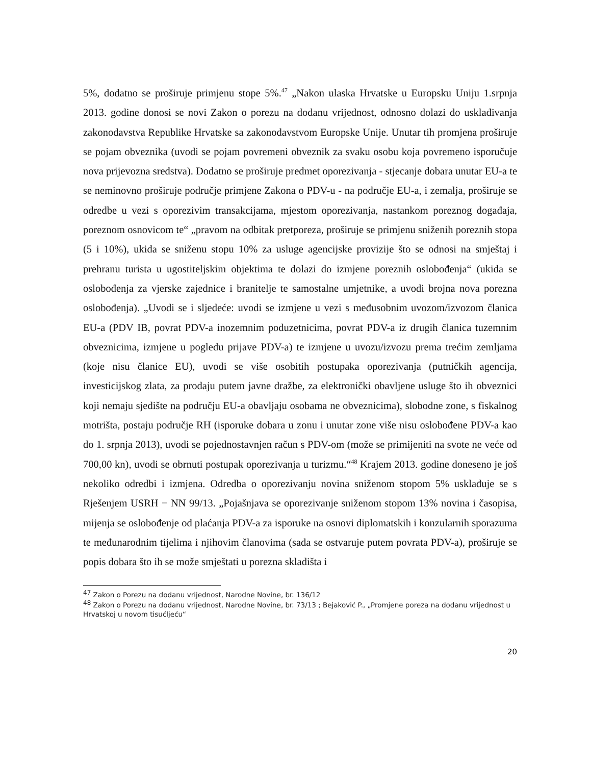5%, dodatno se proširuje primjenu stope 5%.<sup>47</sup> „Nakon ulaska Hrvatske u Europsku Uniju 1.srpnja 2013. godine donosi se novi Zakon o porezu na dodanu vrijednost, odnosno dolazi do usklađivanja zakonodavstva Republike Hrvatske sa zakonodavstvom Europske Unije. Unutar tih promjena proširuje se pojam obveznika (uvodi se pojam povremeni obveznik za svaku osobu koja povremeno isporučuje nova prijevozna sredstva). Dodatno se proširuje predmet oporezivanja - stjecanje dobara unutar EU-a te se neminovno proširuje područje primjene Zakona o PDV-u - na područje EU-a, i zemalja, proširuje se odredbe u vezi s oporezivim transakcijama, mjestom oporezivanja, nastankom poreznog događaja, poreznom osnovicom te“ „pravom na odbitak pretporeza, proširuje se primjenu sniženih poreznih stopa (5 i 10%), ukida se sniženu stopu 10% za usluge agencijske provizije što se odnosi na smještaj i prehranu turista u ugostiteljskim objektima te dolazi do izmjene poreznih oslobođenja“ (ukida se oslobođenja za vjerske zajednice i branitelje te samostalne umjetnike, a uvodi brojna nova porezna oslobođenja). „Uvodi se i sljedeće: uvodi se izmjene u vezi s međusobnim uvozom/izvozom članica EU-a (PDV IB, povrat PDV-a inozemnim poduzetnicima, povrat PDV-a iz drugih članica tuzemnim obveznicima, izmjene u pogledu prijave PDV-a) te izmjene u uvozu/izvozu prema trećim zemljama (koje nisu članice EU), uvodi se više osobitih postupaka oporezivanja (putničkih agencija, investicijskog zlata, za prodaju putem javne dražbe, za elektronički obavljene usluge što ih obveznici koji nemaju sjedište na području EU-a obavljaju osobama ne obveznicima), slobodne zone, s fiskalnog motrišta, postaju područje RH (isporuke dobara u zonu i unutar zone više nisu oslobođene PDV-a kao do 1. srpnja 2013), uvodi se pojednostavnjen račun s PDV-om (može se primijeniti na svote ne veće od 700,00 kn), uvodi se obrnuti postupak oporezivanja u turizmu.“<sup>48</sup> Krajem 2013. godine doneseno je još nekoliko odredbi i izmjena. Odredba o oporezivanju novina sniženom stopom 5% usklađuje se s Rješenjem USRH − NN 99/13. „Pojašnjava se oporezivanje sniženom stopom 13% novina i časopisa, mijenja se oslobođenje od plaćanja PDV-a za isporuke na osnovi diplomatskih i konzularnih sporazuma te međunarodnim tijelima i njihovim članovima (sada se ostvaruje putem povrata PDV-a), proširuje se popis dobara što ih se može smještati u porezna skladišta i
<sup>47</sup> Zakon o Porezu na dodanu vrijednost, Narodne Novine, br. 136/12
<sup>48</sup> Zakon o Porezu na dodanu vrijednost, Narodne Novine, br. 73/13 ; Bejaković P., „Promjene poreza na dodanu vrijednost u Hrvatskoj u novom tisućljeću“
20